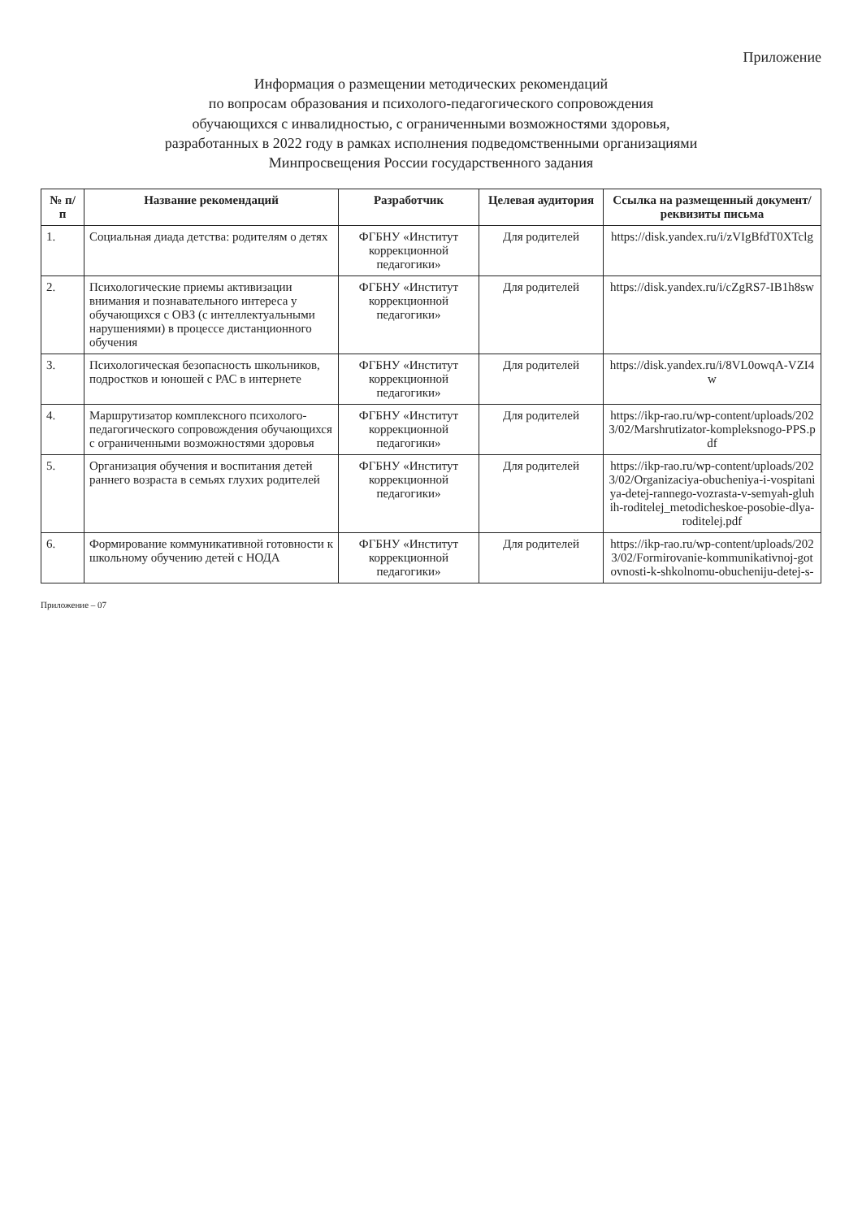Приложение
Информация о размещении методических рекомендаций
по вопросам образования и психолого-педагогического сопровождения
обучающихся с инвалидностью, с ограниченными возможностями здоровья,
разработанных в 2022 году в рамках исполнения подведомственными организациями
Минпросвещения России государственного задания
| № п/п | Название рекомендаций | Разработчик | Целевая аудитория | Ссылка на размещенный документ/ реквизиты письма |
| --- | --- | --- | --- | --- |
| 1. | Социальная диада детства: родителям о детях | ФГБНУ «Институт коррекционной педагогики» | Для родителей | https://disk.yandex.ru/i/zVIgBfdT0XTclg |
| 2. | Психологические приемы активизации внимания и познавательного интереса у обучающихся с ОВЗ (с интеллектуальными нарушениями) в процессе дистанционного обучения | ФГБНУ «Институт коррекционной педагогики» | Для родителей | https://disk.yandex.ru/i/cZgRS7-IB1h8sw |
| 3. | Психологическая безопасность школьников, подростков и юношей с РАС в интернете | ФГБНУ «Институт коррекционной педагогики» | Для родителей | https://disk.yandex.ru/i/8VL0owqA-VZI4w |
| 4. | Маршрутизатор комплексного психолого-педагогического сопровождения обучающихся с ограниченными возможностями здоровья | ФГБНУ «Институт коррекционной педагогики» | Для родителей | https://ikp-rao.ru/wp-content/uploads/2023/02/Marshrutizator-kompleksnogo-PPS.pdf |
| 5. | Организация обучения и воспитания детей раннего возраста в семьях глухих родителей | ФГБНУ «Институт коррекционной педагогики» | Для родителей | https://ikp-rao.ru/wp-content/uploads/2023/02/Organizaciya-obucheniya-i-vospitaniya-detej-rannego-vozrasta-v-semyah-gluhih-roditelej_metodicheskoe-posobie-dlya-roditelej.pdf |
| 6. | Формирование коммуникативной готовности к школьному обучению детей с НОДА | ФГБНУ «Институт коррекционной педагогики» | Для родителей | https://ikp-rao.ru/wp-content/uploads/2023/02/Formirovanie-kommunikativnoj-gotovnosti-k-shkolnomu-obucheniju-detej-s- |
Приложение – 07